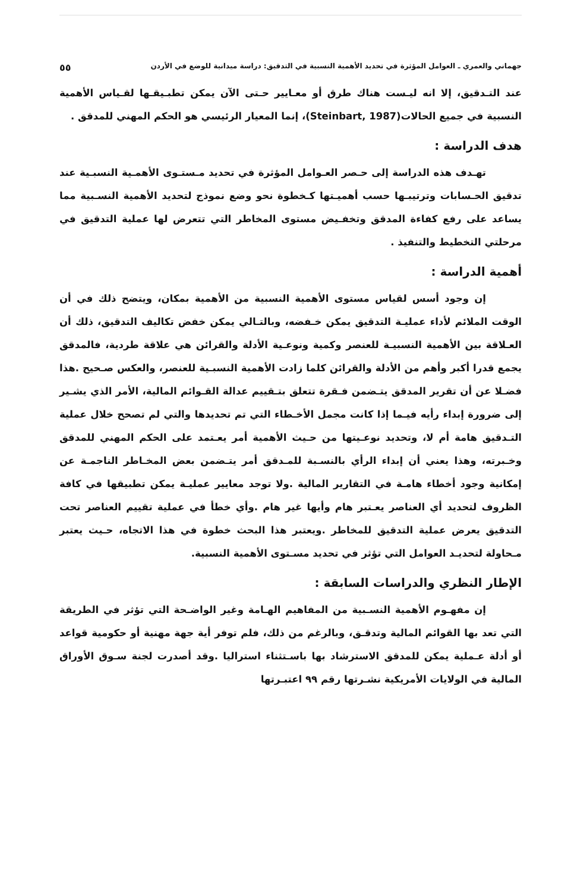جهماني والعمري ـ العوامل المؤثرة في تحديد الأهمية النسبية في التدقيق: دراسة ميدانية للوضع في الأردن ٥٥
عند التـدقيق، إلا انه ليـست هناك طرق أو معـايير حـتى الآن يمكن تطبـيقـها لقـياس الأهمية النسبية في جميع الحالات(Steinbart, 1987)، إنما المعيار الرئيسي هو الحكم المهني للمدقق .
هدف الدراسة :
تهـدف هذه الدراسة إلى حـصر العـوامل المؤثرة في تحديد مـستـوى الأهمـية النسبـية عند تدقيق الحـسابات وترتيبـها حسب أهميـتها كـخطوة نحو وضع نموذج لتحديد الأهمية النسـبية مما يساعد على رفع كفاءة المدقق وتخفـيض مستوى المخاطر التي تتعرض لها عملية التدقيق في مرحلتي التخطيط والتنفيذ .
أهمية الدراسة :
إن وجود أسس لقياس مستوى الأهمية النسبية من الأهمية بمكان، ويتضح ذلك في أن الوقت الملائم لأداء عمليـة التدقيق يمكن خـفضه، وبالتـالي يمكن خفض تكاليف التدقيق، ذلك أن العـلاقة بين الأهمية النسبيـة للعنصر وكمية ونوعـية الأدلة والقرائن هي علاقة طردية، فالمدقق يجمع قدرا أكبر وأهم من الأدلة والقرائن كلما زادت الأهمية النسبـية للعنصر، والعكس صـحيح .هذا فضـلا عن أن تقرير المدقق يتـضمن فـقرة تتعلق بتـقييم عدالة القـوائم المالية، الأمر الذي يشـير إلى ضرورة إبداء رأيه فيـما إذا كانت مجمل الأخـطاء التي تم تحديدها والتي لم تصحح خلال عملية التـدقيق هامة أم لا، وتحديد نوعـيتها من حـيث الأهمية أمر يعـتمد على الحكم المهني للمدقق وخـبرته، وهذا يعني أن إبداء الرأي بالنسـبة للمـدقق أمر يتـضمن بعض المخـاطر الناجمـة عن إمكانية وجود أخطاء هامـة في التقارير المالية .ولا توجد معايير عمليـة يمكن تطبيقها في كافة الظروف لتحديد أي العناصر يعـتبر هام وأيها غير هام .وأي خطأ في عملية تقييم العناصر تحت التدقيق يعرض عملية التدقيق للمخاطر .ويعتبر هذا البحث خطوة في هذا الاتجاه، حـيث يعتبر مـحاولة لتحديـد العوامل التي تؤثر في تحديد مسـتوى الأهمية النسبية.
الإطار النظري والدراسات السابقة :
إن مفهـوم الأهمية النسـبية من المفاهيم الهـامة وغير الواضـحة التي تؤثر في الطريقة التي تعد بها القوائم المالية وتدقـق، وبالرغم من ذلك، فلم توفر أية جهة مهنية أو حكومية قواعد أو أدلة عـملية يمكن للمدقق الاسترشاد بها باسـتثناء استراليا .وقد أصدرت لجنة سـوق الأوراق المالية في الولايات الأمريكية نشـرتها رقم ٩٩ اعتبـرتها